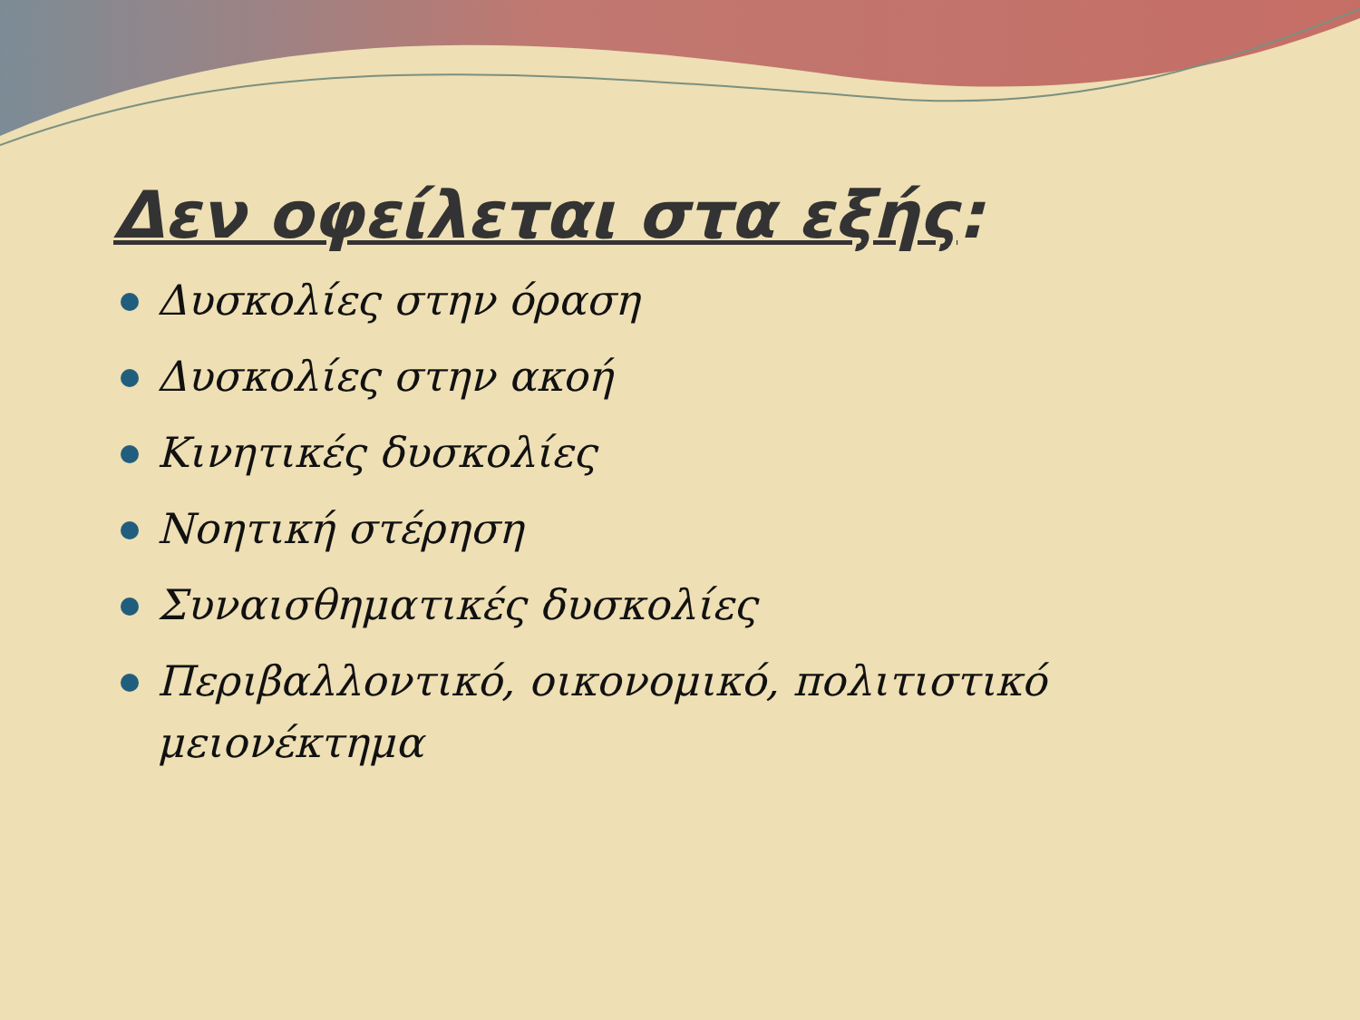Δεν οφείλεται στα εξής:
Δυσκολίες στην όραση
Δυσκολίες στην ακοή
Κινητικές δυσκολίες
Νοητική στέρηση
Συναισθηματικές δυσκολίες
Περιβαλλοντικό, οικονομικό, πολιτιστικό μειονέκτημα